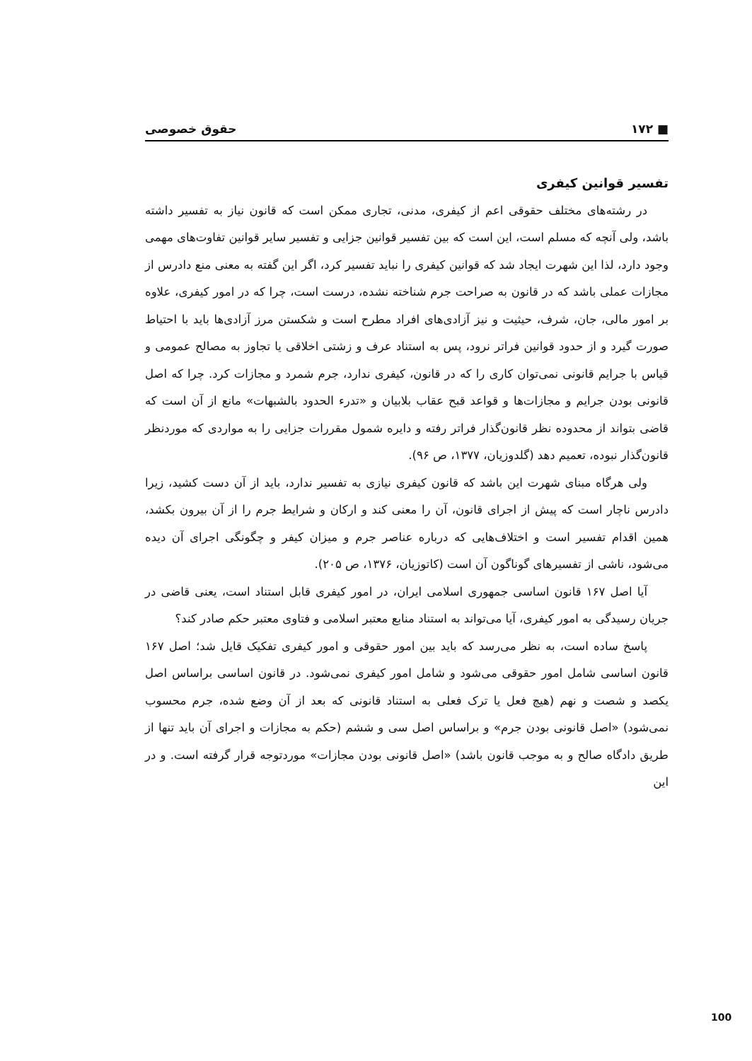■ ۱۷۲ حقوق خصوصی
تفسیر قوانین کیفری
در رشته‌های مختلف حقوقی اعم از کیفری، مدنی، تجاری ممکن است که قانون نیاز به تفسیر داشته باشد، ولی آنچه که مسلم است، این است که بین تفسیر قوانین جزایی و تفسیر سایر قوانین تفاوت‌های مهمی وجود دارد، لذا این شهرت ایجاد شد که قوانین کیفری را نباید تفسیر کرد، اگر این گفته به معنی منع دادرس از مجازات عملی باشد که در قانون به صراحت جرم شناخته نشده، درست است، چرا که در امور کیفری، علاوه بر امور مالی، جان، شرف، حیثیت و نیز آزادی‌های افراد مطرح است و شکستن مرز آزادی‌ها باید با احتیاط صورت گیرد و از حدود قوانین فراتر نرود، پس به استناد عرف و زشتی اخلاقی یا تجاوز به مصالح عمومی و قیاس با جرایم قانونی نمی‌توان کاری را که در قانون، کیفری ندارد، جرم شمرد و مجازات کرد. چرا که اصل قانونی بودن جرایم و مجازات‌ها و قواعد قبح عقاب بلابیان و «تدرء الحدود بالشبهات» مانع از آن است که قاضی بتواند از محدوده نظر قانون‌گذار فراتر رفته و دایره شمول مقررات جزایی را به مواردی که موردنظر قانون‌گذار نبوده، تعمیم دهد (گلدوزیان، ۱۳۷۷، ص ۹۶).
ولی هرگاه مبنای شهرت این باشد که قانون کیفری نیازی به تفسیر ندارد، باید از آن دست کشید، زیرا دادرس ناچار است که پیش از اجرای قانون، آن را معنی کند و ارکان و شرایط جرم را از آن بیرون بکشد، همین اقدام تفسیر است و اختلاف‌هایی که درباره عناصر جرم و میزان کیفر و چگونگی اجرای آن دیده می‌شود، ناشی از تفسیرهای گوناگون آن است (کاتوزیان، ۱۳۷۶، ص ۲۰۵).
آیا اصل ۱۶۷ قانون اساسی جمهوری اسلامی ایران، در امور کیفری قابل استناد است، یعنی قاضی در جریان رسیدگی به امور کیفری، آیا می‌تواند به استناد منابع معتبر اسلامی و فتاوی معتبر حکم صادر کند؟
پاسخ ساده است، به نظر می‌رسد که باید بین امور حقوقی و امور کیفری تفکیک قایل شد؛ اصل ۱۶۷ قانون اساسی شامل امور حقوقی می‌شود و شامل امور کیفری نمی‌شود. در قانون اساسی براساس اصل یکصد و شصت و نهم (هیچ فعل یا ترک فعلی به استناد قانونی که بعد از آن وضع شده، جرم محسوب نمی‌شود) «اصل قانونی بودن جرم» و براساس اصل سی و ششم (حکم به مجازات و اجرای آن باید تنها از طریق دادگاه صالح و به موجب قانون باشد) «اصل قانونی بودن مجازات» موردتوجه قرار گرفته است. و در این
100